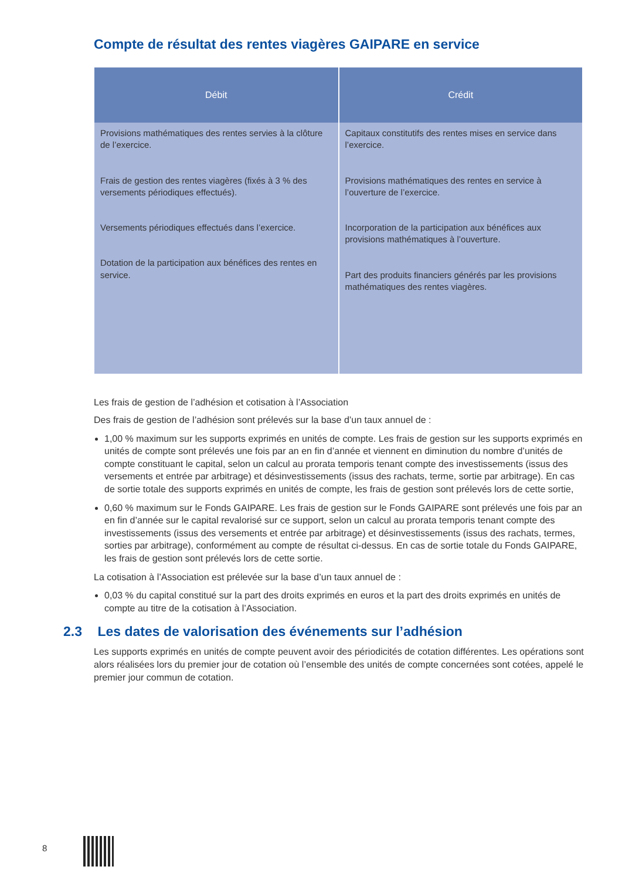Compte de résultat des rentes viagères GAIPARE en service
| Débit | Crédit |
| --- | --- |
| Provisions mathématiques des rentes servies à la clôture de l’exercice. Frais de gestion des rentes viagères (fixés à 3 % des versements périodiques effectués). Versements périodiques effectués dans l’exercice. Dotation de la participation aux bénéfices des rentes en service. | Capitaux constitutifs des rentes mises en service dans l’exercice. Provisions mathématiques des rentes en service à l’ouverture de l’exercice. Incorporation de la participation aux bénéfices aux provisions mathématiques à l’ouverture. Part des produits financiers générés par les provisions mathématiques des rentes viagères. |
Les frais de gestion de l’adhésion et cotisation à l’Association
Des frais de gestion de l’adhésion sont prélevés sur la base d’un taux annuel de :
1,00 % maximum sur les supports exprimés en unités de compte. Les frais de gestion sur les supports exprimés en unités de compte sont prélevés une fois par an en fin d’année et viennent en diminution du nombre d’unités de compte constituant le capital, selon un calcul au prorata temporis tenant compte des investissements (issus des versements et entrée par arbitrage) et désinvestissements (issus des rachats, terme, sortie par arbitrage). En cas de sortie totale des supports exprimés en unités de compte, les frais de gestion sont prélevés lors de cette sortie,
0,60 % maximum sur le Fonds GAIPARE. Les frais de gestion sur le Fonds GAIPARE sont prélevés une fois par an en fin d’année sur le capital revalorisé sur ce support, selon un calcul au prorata temporis tenant compte des investissements (issus des versements et entrée par arbitrage) et désinvestissements (issus des rachats, termes, sorties par arbitrage), conformément au compte de résultat ci-dessus. En cas de sortie totale du Fonds GAIPARE, les frais de gestion sont prélevés lors de cette sortie.
La cotisation à l’Association est prélevée sur la base d’un taux annuel de :
0,03 % du capital constitué sur la part des droits exprimés en euros et la part des droits exprimés en unités de compte au titre de la cotisation à l’Association.
2.3 Les dates de valorisation des événements sur l’adhésion
Les supports exprimés en unités de compte peuvent avoir des périodicités de cotation différentes. Les opérations sont alors réalisées lors du premier jour de cotation où l’ensemble des unités de compte concernées sont cotées, appelé le premier jour commun de cotation.
8